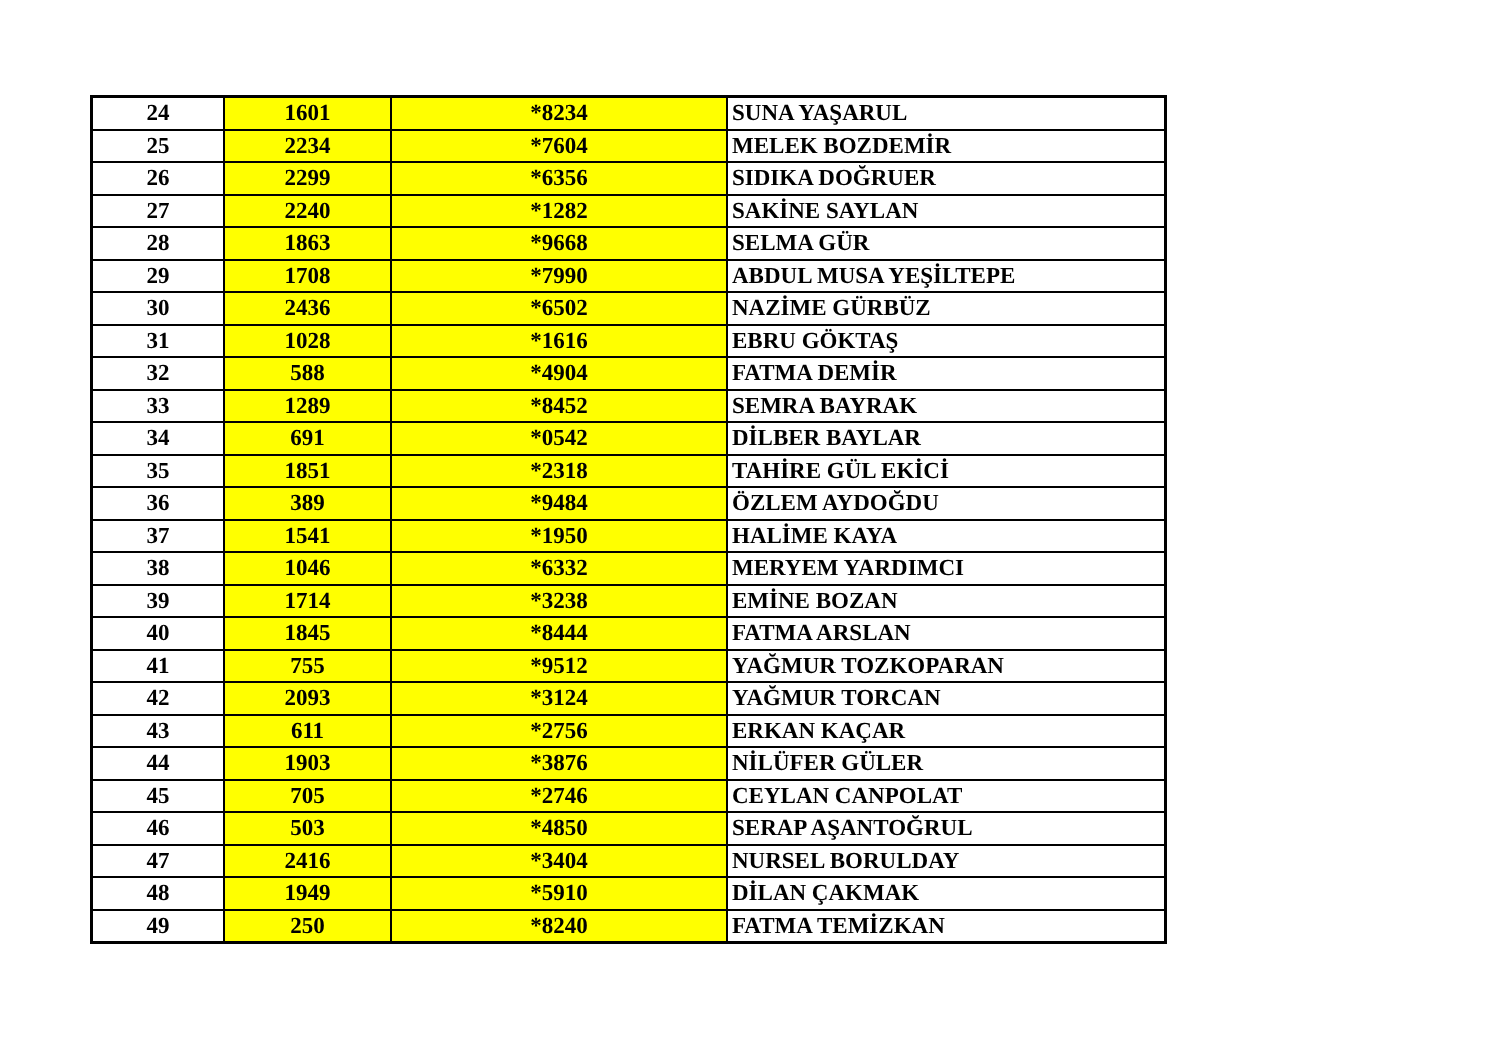| 24 | 1601 | *8234 | SUNA YAŞARUL |
| 25 | 2234 | *7604 | MELEK BOZDEMİR |
| 26 | 2299 | *6356 | SIDIKA DOĞRUER |
| 27 | 2240 | *1282 | SAKİNE SAYLAN |
| 28 | 1863 | *9668 | SELMA GÜR |
| 29 | 1708 | *7990 | ABDUL MUSA YEŞİLTEPE |
| 30 | 2436 | *6502 | NAZİME GÜRBÜZ |
| 31 | 1028 | *1616 | EBRU GÖKTAŞ |
| 32 | 588 | *4904 | FATMA DEMİR |
| 33 | 1289 | *8452 | SEMRA BAYRAK |
| 34 | 691 | *0542 | DİLBER BAYLAR |
| 35 | 1851 | *2318 | TAHİRE GÜL EKİCİ |
| 36 | 389 | *9484 | ÖZLEM AYDOĞDU |
| 37 | 1541 | *1950 | HALİME KAYA |
| 38 | 1046 | *6332 | MERYEM YARDIMCI |
| 39 | 1714 | *3238 | EMİNE BOZAN |
| 40 | 1845 | *8444 | FATMA ARSLAN |
| 41 | 755 | *9512 | YAĞMUR TOZKOPARAN |
| 42 | 2093 | *3124 | YAĞMUR TORCAN |
| 43 | 611 | *2756 | ERKAN KAÇAR |
| 44 | 1903 | *3876 | NİLÜFER GÜLER |
| 45 | 705 | *2746 | CEYLAN CANPOLAT |
| 46 | 503 | *4850 | SERAP AŞANTOĞRUL |
| 47 | 2416 | *3404 | NURSEL BORULDAY |
| 48 | 1949 | *5910 | DİLAN ÇAKMAK |
| 49 | 250 | *8240 | FATMA TEMİZKAN |